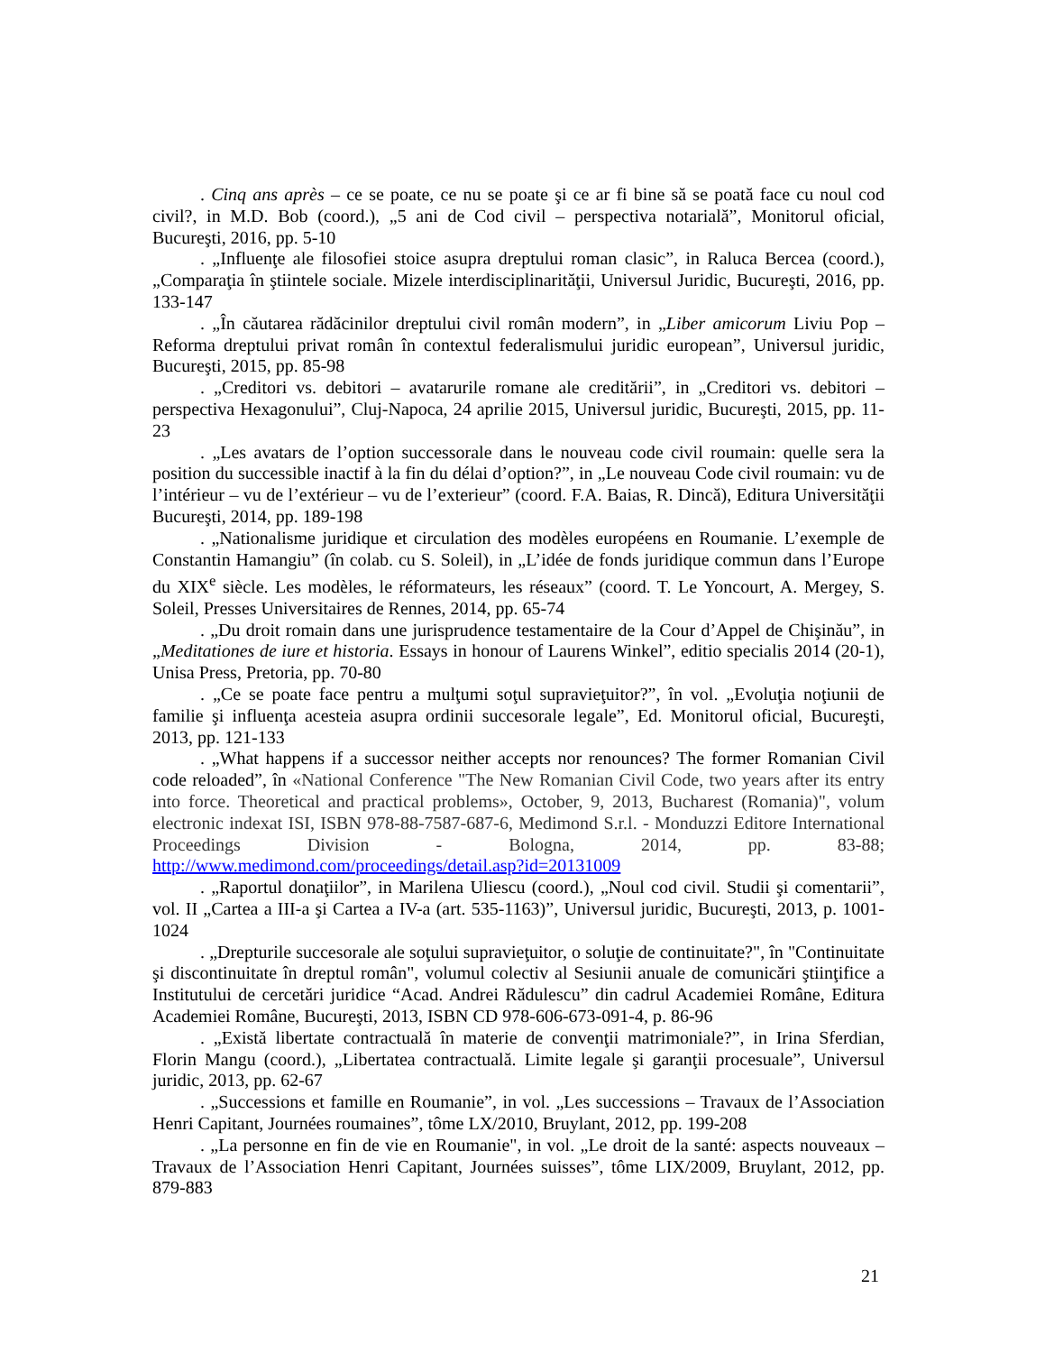. Cinq ans après – ce se poate, ce nu se poate şi ce ar fi bine să se poată face cu noul cod civil?, in M.D. Bob (coord.), „5 ani de Cod civil – perspectiva notarială”, Monitorul oficial, Bucureşti, 2016, pp. 5-10
. „Influenţe ale filosofiei stoice asupra dreptului roman clasic”, in Raluca Bercea (coord.), „Comparaţia în ştiintele sociale. Mizele interdisciplinarităţii, Universul Juridic, Bucureşti, 2016, pp. 133-147
. „În căutarea rădăcinilor dreptului civil român modern”, in „Liber amicorum Liviu Pop – Reforma dreptului privat român în contextul federalismului juridic european”, Universul juridic, Bucureşti, 2015, pp. 85-98
. „Creditori vs. debitori – avatarurile romane ale creditării”, in „Creditori vs. debitori – perspectiva Hexagonului”, Cluj-Napoca, 24 aprilie 2015, Universul juridic, Bucureşti, 2015, pp. 11-23
. „Les avatars de l’option successorale dans le nouveau code civil roumain: quelle sera la position du successible inactif à la fin du délai d’option?”, in „Le nouveau Code civil roumain: vu de l’intérieur – vu de l’extérieur – vu de l’exterieur” (coord. F.A. Baias, R. Dincă), Editura Universităţii Bucureşti, 2014, pp. 189-198
. „Nationalisme juridique et circulation des modèles européens en Roumanie. L’exemple de Constantin Hamangiu” (în colab. cu S. Soleil), in „L’idée de fonds juridique commun dans l’Europe du XIX<sup>e</sup> siècle. Les modèles, le réformateurs, les réseaux” (coord. T. Le Yoncourt, A. Mergey, S. Soleil, Presses Universitaires de Rennes, 2014, pp. 65-74
. „Du droit romain dans une jurisprudence testamentaire de la Cour d’Appel de Chişinău”, in „Meditationes de iure et historia. Essays in honour of Laurens Winkel”, editio specialis 2014 (20-1), Unisa Press, Pretoria, pp. 70-80
. „Ce se poate face pentru a mulţumi soţul supravieţuitor?”, în vol. „Evoluţia noţiunii de familie şi influenţa acesteia asupra ordinii succesorale legale”, Ed. Monitorul oficial, Bucureşti, 2013, pp. 121-133
. „What happens if a successor neither accepts nor renounces? The former Romanian Civil code reloaded”, în «National Conference "The New Romanian Civil Code, two years after its entry into force. Theoretical and practical problems», October, 9, 2013, Bucharest (Romania)", volum electronic indexat ISI, ISBN 978-88-7587-687-6, Medimond S.r.l. - Monduzzi Editore International Proceedings Division - Bologna, 2014, pp. 83-88; http://www.medimond.com/proceedings/detail.asp?id=20131009
. „Raportul donaţiilor”, in Marilena Uliescu (coord.), „Noul cod civil. Studii şi comentarii”, vol. II „Cartea a III-a şi Cartea a IV-a (art. 535-1163)”, Universul juridic, Bucureşti, 2013, p. 1001-1024
. „Drepturile succesorale ale soţului supravieţuitor, o soluţie de continuitate?", în "Continuitate şi discontinuitate în dreptul român", volumul colectiv al Sesiunii anuale de comunicări ştiinţifice a Institutului de cercetări juridice “Acad. Andrei Rădulescu” din cadrul Academiei Române, Editura Academiei Române, Bucureşti, 2013, ISBN CD 978-606-673-091-4, p. 86-96
. „Există libertate contractuală în materie de convenţii matrimoniale?”, in Irina Sferdian, Florin Mangu (coord.), „Libertatea contractuală. Limite legale şi garanţii procesuale”, Universul juridic, 2013, pp. 62-67
. „Successions et famille en Roumanie”, in vol. „Les successions – Travaux de l’Association Henri Capitant, Journées roumaines”, tôme LX/2010, Bruylant, 2012, pp. 199-208
. „La personne en fin de vie en Roumanie", in vol. „Le droit de la santé: aspects nouveaux – Travaux de l’Association Henri Capitant, Journées suisses”, tôme LIX/2009, Bruylant, 2012, pp. 879-883
21